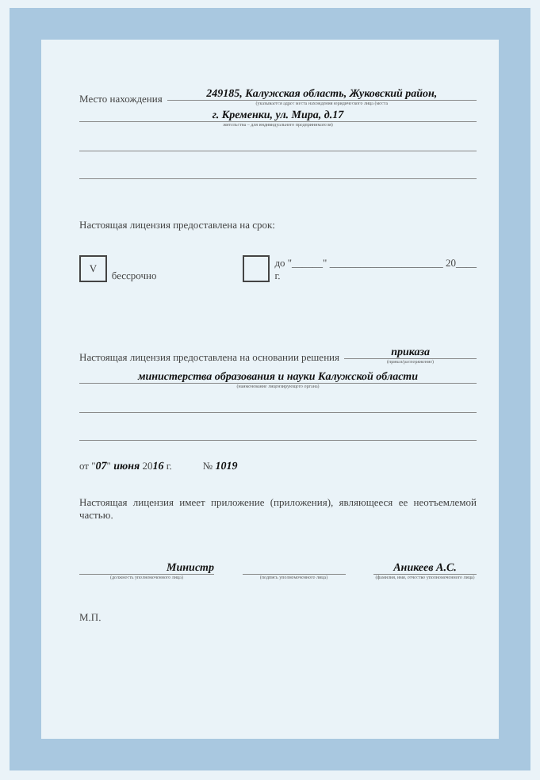Место нахождения
249185, Калужская область, Жуковский район,
(указывается адрес места нахождения юридического лица (места
г. Кременки, ул. Мира, д.17
жительства – для индивидуального предпринимателя)
Настоящая лицензия предоставлена на срок:
Vбессрочно до "______" ______________________ 20____ г.
Настоящая лицензия предоставлена на основании решения
приказа
(приказ/распоряжение)
министерства образования и науки Калужской области
(наименование лицензирующего органа)
от "07" июня 2016 г. № 1019
Настоящая лицензия имеет приложение (приложения), являющееся ее неотъемлемой частью.
Министр
(должность уполномоченного лица)
(подпись уполномоченного лица)
Аникеев А.С.
(фамилия, имя, отчество уполномоченного лица)
М.П.